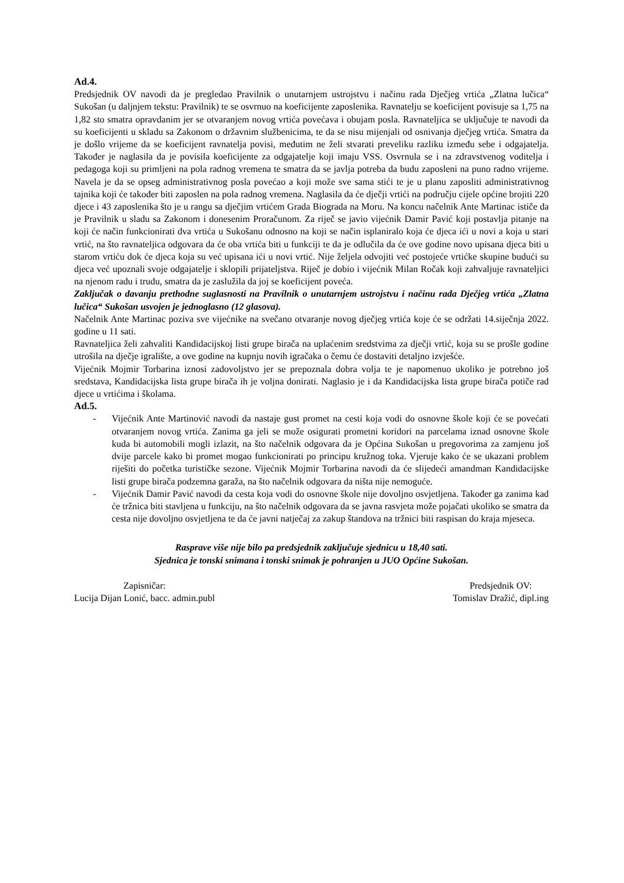Ad.4.
Predsjednik OV navodi da je pregledao Pravilnik o unutarnjem ustrojstvu i načinu rada Dječjeg vrtića „Zlatna lučica“ Sukošan (u daljnjem tekstu: Pravilnik) te se osvrnuo na koeficijente zaposlenika. Ravnatelju se koeficijent povisuje sa 1,75 na 1,82 sto smatra opravdanim jer se otvaranjem novog vrtića povećava i obujam posla. Ravnateljica se uključuje te navodi da su koeficijenti u skladu sa Zakonom o državnim službenicima, te da se nisu mijenjali od osnivanja dječjeg vrtića. Smatra da je došlo vrijeme da se koeficijent ravnatelja povisi, međutim ne želi stvarati preveliku razliku između sebe i odgajatelja. Također je naglasila da je povisila koeficijente za odgajatelje koji imaju VSS. Osvrnula se i na zdravstvenog voditelja i pedagoga koji su primljeni na pola radnog vremena te smatra da se javlja potreba da budu zaposleni na puno radno vrijeme. Navela je da se opseg administrativnog posla povećao a koji može sve sama stići te je u planu zaposliti administrativnog tajnika koji će također biti zaposlen na pola radnog vremena. Naglasila da će dječji vrtići na području cijele općine brojiti 220 djece i 43 zaposlenika što je u rangu sa dječjim vrtićem Grada Biograda na Moru. Na koncu načelnik Ante Martinac ističe da je Pravilnik u sladu sa Zakonom i donesenim Proračunom. Za riječ se javio vijećnik Damir Pavić koji postavlja pitanje na koji će način funkcionirati dva vrtića u Sukošanu odnosno na koji se način isplaniralo koja će djeca ići u novi a koja u stari vrtić, na što ravnateljica odgovara da će oba vrtića biti u funkciji te da je odlučila da će ove godine novo upisana djeca biti u starom vrtiću dok će djeca koja su već upisana ići u novi vrtić. Nije željela odvojiti već postojeće vrtićke skupine budući su djeca već upoznali svoje odgajatelje i sklopili prijateljstva. Riječ je dobio i vijećnik Milan Ročak koji zahvaljuje ravnateljici na njenom radu i trudu, smatra da je zaslužila da joj se koeficijent poveća.
Zaključak o davanju prethodne suglasnosti na Pravilnik o unutarnjem ustrojstvu i načinu rada Dječjeg vrtića „Zlatna lučica“ Sukošan usvojen je jednoglasno (12 glasova).
Načelnik Ante Martinac poziva sve vijećnike na svečano otvaranje novog dječjeg vrtića koje će se održati 14.siječnja 2022. godine u 11 sati.
Ravnateljica želi zahvaliti Kandidacijskoj listi grupe birača na uplaćenim sredstvima za dječji vrtić, koja su se prošle godine utrošila na dječje igralište, a ove godine na kupnju novih igračaka o čemu će dostaviti detaljno izvješće.
Vijećnik Mojmir Torbarina iznosi zadovoljstvo jer se prepoznala dobra volja te je napomenuo ukoliko je potrebno još sredstava, Kandidacijska lista grupe birača ih je voljna donirati. Naglasio je i da Kandidacijska lista grupe birača potiče rad djece u vrtićima i školama.
Ad.5.
- Vijećnik Ante Martinović navodi da nastaje gust promet na cesti koja vodi do osnovne škole koji će se povećati otvaranjem novog vrtića. Zanima ga jeli se može osigurati prometni koridori na parcelama iznad osnovne škole kuda bi automobili mogli izlazit, na što načelnik odgovara da je Općina Sukošan u pregovorima za zamjenu još dvije parcele kako bi promet mogao funkcionirati po principu kružnog toka. Vjeruje kako će se ukazani problem riješiti do početka turističke sezone. Vijećnik Mojmir Torbarina navodi da će slijedeći amandman Kandidacijske listi grupe birača podzemna garaža, na što načelnik odgovara da ništa nije nemoguće.
- Vijećnik Damir Pavić navodi da cesta koja vodi do osnovne škole nije dovoljno osvjetljena. Također ga zanima kad će tržnica biti stavljena u funkciju, na što načelnik odgovara da se javna rasvjeta može pojačati ukoliko se smatra da cesta nije dovoljno osvjetljena te da će javni natječaj za zakup štandova na tržnici biti raspisan do kraja mjeseca.
Rasprave više nije bilo pa predsjednik zaključuje sjednicu u 18,40 sati.
Sjednica je tonski snimana i tonski snimak je pohranjen u JUO Općine Sukošan.
Zapisničar:
Lucija Dijan Lonić, bacc. admin.publ
Predsjednik OV:
Tomislav Dražić, dipl.ing